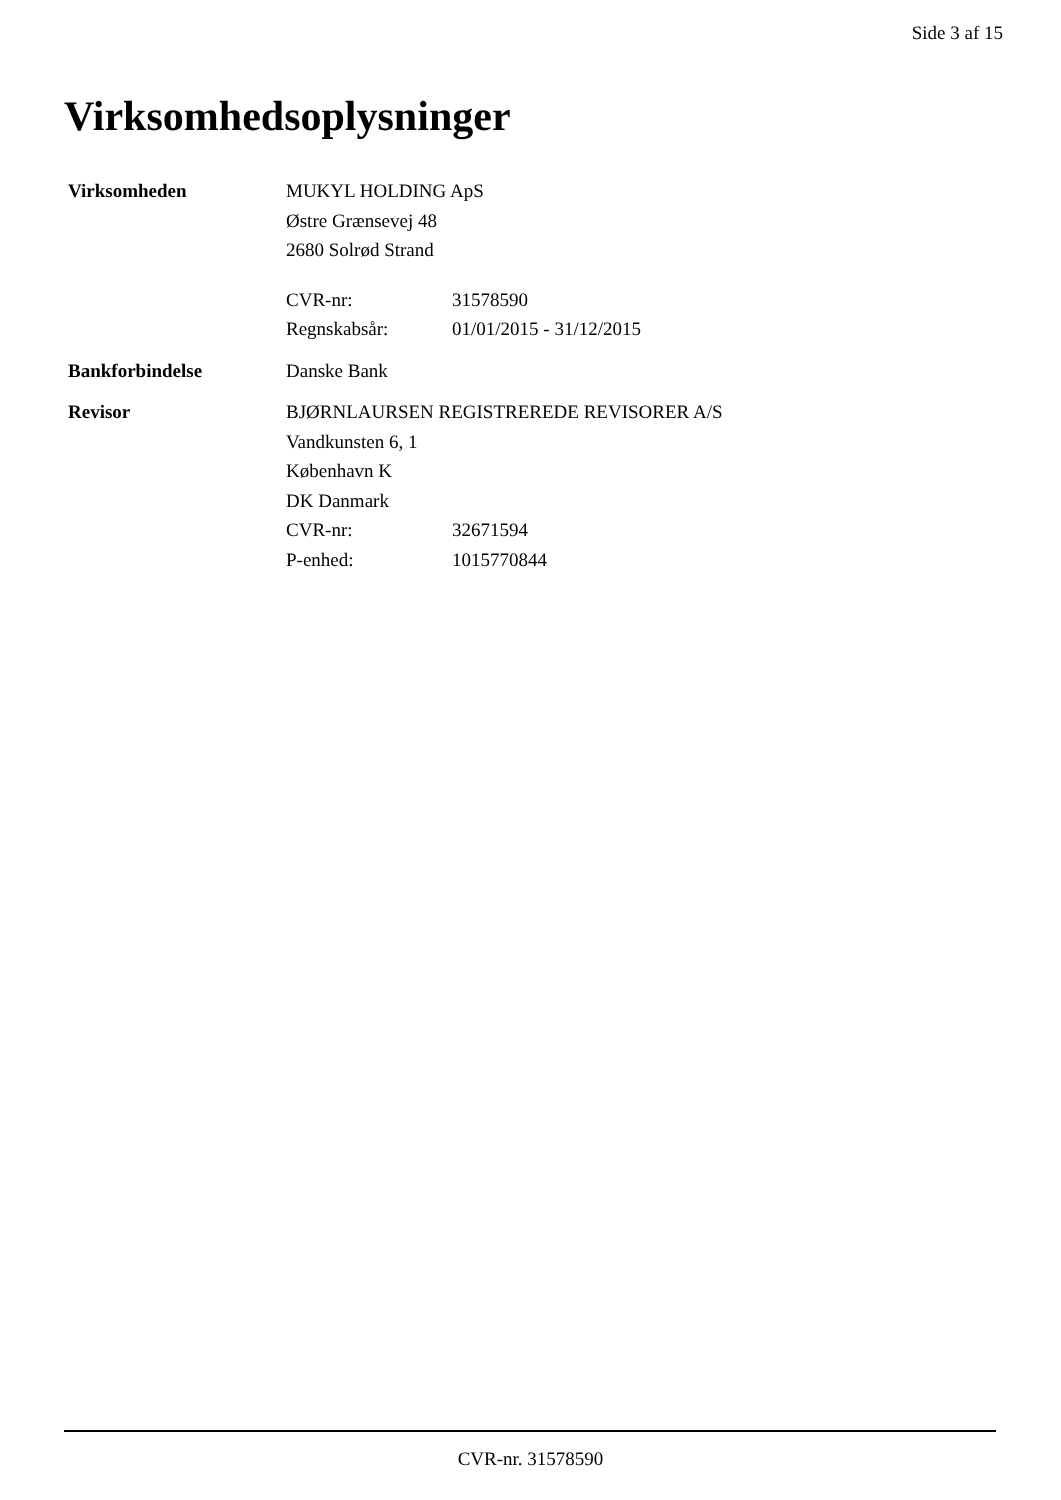Side 3 af 15
Virksomhedsoplysninger
Virksomheden MUKYL HOLDING ApS
Østre Grænsevej 48
2680 Solrød Strand
CVR-nr: 31578590
Regnskabsår: 01/01/2015 - 31/12/2015
Bankforbindelse Danske Bank
Revisor BJØRNLAURSEN REGISTREREDE REVISORER A/S
Vandkunsten 6, 1
København K
DK Danmark
CVR-nr: 32671594
P-enhed: 1015770844
CVR-nr. 31578590